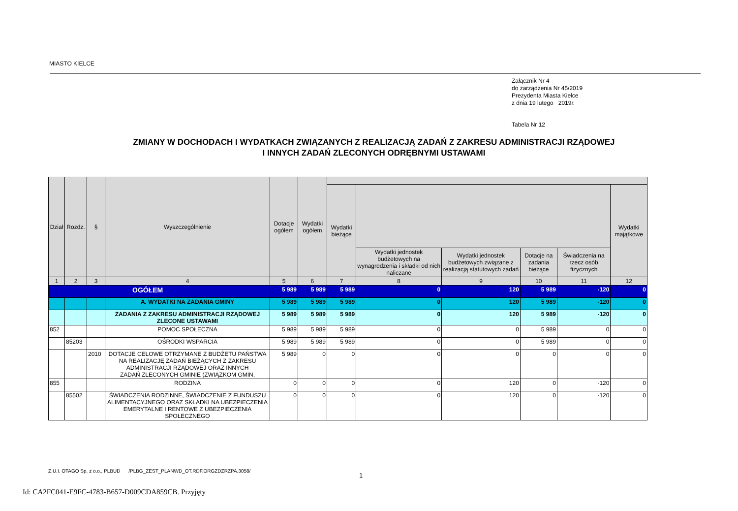MIASTO KIELCE
Załącznik Nr 4
do zarządzenia Nr 45/2019
Prezydenta Miasta Kielce
z dnia 19 lutego 2019r.
Tabela Nr 12
ZMIANY W DOCHODACH I WYDATKACH ZWIĄZANYCH Z REALIZACJĄ ZADAŃ Z ZAKRESU ADMINISTRACJI RZĄDOWEJ
I INNYCH ZADAŃ ZLECONYCH ODRĘBNYMI USTAWAMI
| Dział | Rozdz. | § | Wyszczególnienie | Dotacje ogółem | Wydatki ogółem | | | | | | |
| --- | --- | --- | --- | --- | --- | --- | --- | --- | --- | --- | --- |
| | | | | | | Wydatki bieżące | | | | | Wydatki majątkowe |
| | | | | | | | Wydatki jednostek budżetowych na wynagrodzenia i składki od nich naliczane | Wydatki jednostek budżetowych związane z realizacją statutowych zadań | Dotacje na zadania bieżące | Świadczenia na rzecz osób fizycznych | |
| 1 | 2 | 3 | 4 | 5 | 6 | 7 | 8 | 9 | 10 | 11 | 12 |
| OGÓŁEM | | | | 5 989 | 5 989 | 5 989 | 0 | 120 | 5 989 | -120 | 0 |
| | | | A. WYDATKI NA ZADANIA GMINY | 5 989 | 5 989 | 5 989 | 0 | 120 | 5 989 | -120 | 0 |
| | | | ZADANIA Z ZAKRESU ADMINISTRACJI RZĄDOWEJ ZLECONE USTAWAMI | 5 989 | 5 989 | 5 989 | 0 | 120 | 5 989 | -120 | 0 |
| 852 | | | POMOC SPOŁECZNA | 5 989 | 5 989 | 5 989 | 0 | 0 | 5 989 | 0 | 0 |
| | 85203 | | OŚRODKI WSPARCIA | 5 989 | 5 989 | 5 989 | 0 | 0 | 5 989 | 0 | 0 |
| | | 2010 | DOTACJE CELOWE OTRZYMANE Z BUDŻETU PAŃSTWA NA REALIZACJĘ ZADAŃ BIEŻĄCYCH Z ZAKRESU ADMINISTRACJI RZĄDOWEJ ORAZ INNYCH ZADAŃ ZLECONYCH GMINIE (ZWIĄZKOM GMIN, | 5 989 | 0 | 0 | 0 | 0 | 0 | 0 | 0 |
| 855 | | | RODZINA | 0 | 0 | 0 | 0 | 120 | 0 | -120 | 0 |
| | 85502 | | ŚWIADCZENIA RODZINNE, ŚWIADCZENIE Z FUNDUSZU ALIMENTACYJNEGO ORAZ SKŁADKI NA UBEZPIECZENIA EMERYTALNE I RENTOWE Z UBEZPIECZENIA SPOŁECZNEGO | 0 | 0 | 0 | 0 | 120 | 0 | -120 | 0 |
Z.U.I. OTAGO Sp. z o.o., PLBUD /PLBG_ZEST_PLANWD_OT.RDF.ORGZDZRZPA.3058/
1
Id: CA2FC041-E9FC-4783-B657-D009CDA859CB. Przyjęty